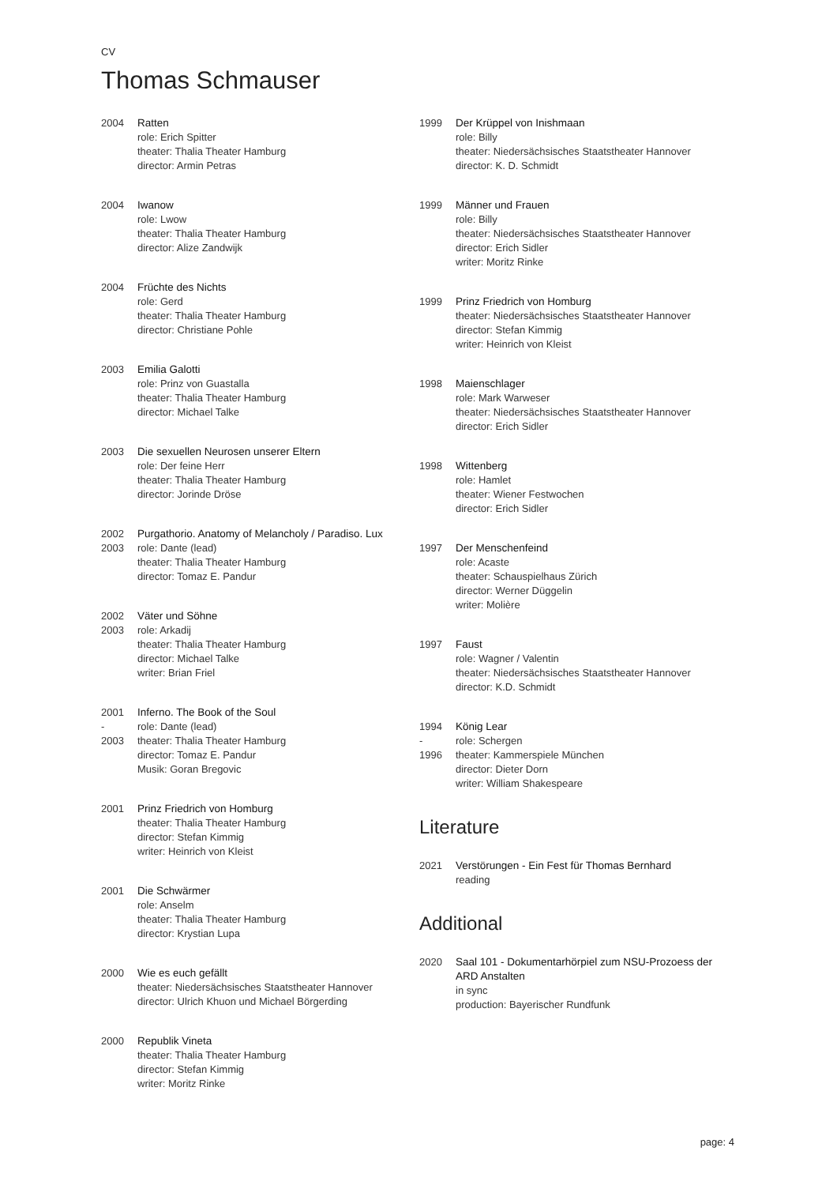CV
Thomas Schmauser
2004 Ratten
role: Erich Spitter
theater: Thalia Theater Hamburg
director: Armin Petras
2004 Iwanow
role: Lwow
theater: Thalia Theater Hamburg
director: Alize Zandwijk
2004 Früchte des Nichts
role: Gerd
theater: Thalia Theater Hamburg
director: Christiane Pohle
2003 Emilia Galotti
role: Prinz von Guastalla
theater: Thalia Theater Hamburg
director: Michael Talke
2003 Die sexuellen Neurosen unserer Eltern
role: Der feine Herr
theater: Thalia Theater Hamburg
director: Jorinde Dröse
2002
2003
Purgathorio. Anatomy of Melancholy / Paradiso. Lux
role: Dante (lead)
theater: Thalia Theater Hamburg
director: Tomaz E. Pandur
2002
2003
Väter und Söhne
role: Arkadij
theater: Thalia Theater Hamburg
director: Michael Talke
writer: Brian Friel
2001
-
2003
Inferno. The Book of the Soul
role: Dante (lead)
theater: Thalia Theater Hamburg
director: Tomaz E. Pandur
Musik: Goran Bregovic
2001 Prinz Friedrich von Homburg
theater: Thalia Theater Hamburg
director: Stefan Kimmig
writer: Heinrich von Kleist
2001 Die Schwärmer
role: Anselm
theater: Thalia Theater Hamburg
director: Krystian Lupa
2000 Wie es euch gefällt
theater: Niedersächsisches Staatstheater Hannover
director: Ulrich Khuon und Michael Börgerding
2000 Republik Vineta
theater: Thalia Theater Hamburg
director: Stefan Kimmig
writer: Moritz Rinke
1999 Der Krüppel von Inishmaan
role: Billy
theater: Niedersächsisches Staatstheater Hannover
director: K. D. Schmidt
1999 Männer und Frauen
role: Billy
theater: Niedersächsisches Staatstheater Hannover
director: Erich Sidler
writer: Moritz Rinke
1999 Prinz Friedrich von Homburg
theater: Niedersächsisches Staatstheater Hannover
director: Stefan Kimmig
writer: Heinrich von Kleist
1998 Maienschlager
role: Mark Warweser
theater: Niedersächsisches Staatstheater Hannover
director: Erich Sidler
1998 Wittenberg
role: Hamlet
theater: Wiener Festwochen
director: Erich Sidler
1997 Der Menschenfeind
role: Acaste
theater: Schauspielhaus Zürich
director: Werner Düggelin
writer: Molière
1997 Faust
role: Wagner / Valentin
theater: Niedersächsisches Staatstheater Hannover
director: K.D. Schmidt
1994
-
1996
König Lear
role: Schergen
theater: Kammerspiele München
director: Dieter Dorn
writer: William Shakespeare
Literature
2021 Verstörungen - Ein Fest für Thomas Bernhard
reading
Additional
2020 Saal 101 - Dokumentarhörpiel zum NSU-Prozoess der ARD Anstalten
in sync
production: Bayerischer Rundfunk
page: 4